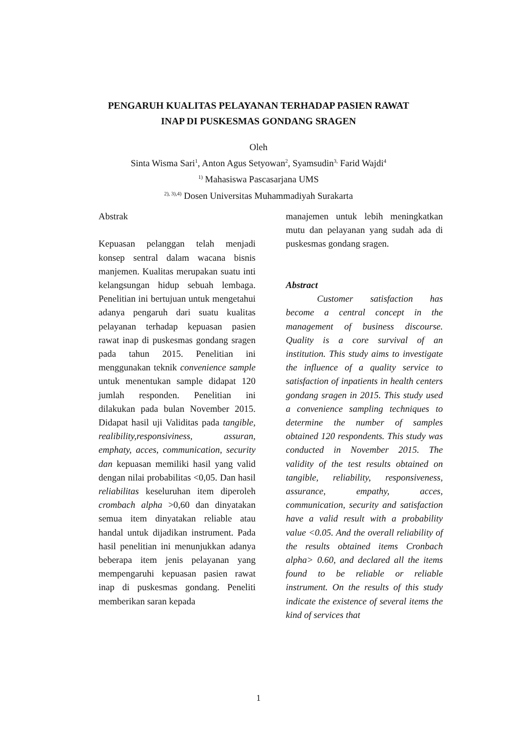PENGARUH KUALITAS PELAYANAN TERHADAP PASIEN RAWAT
INAP DI PUSKESMAS GONDANG SRAGEN
Oleh
Sinta Wisma Sari<sup>1</sup>, Anton Agus Setyowan<sup>2</sup>, Syamsudin<sup>3,</sup> Farid Wajdi<sup>4</sup>
<sup>1)</sup> Mahasiswa Pascasarjana UMS
<sup>2), 3),4)</sup> Dosen Universitas Muhammadiyah Surakarta
Abstrak
Kepuasan pelanggan telah menjadi konsep sentral dalam wacana bisnis manjemen. Kualitas merupakan suatu inti kelangsungan hidup sebuah lembaga. Penelitian ini bertujuan untuk mengetahui adanya pengaruh dari suatu kualitas pelayanan terhadap kepuasan pasien rawat inap di puskesmas gondang sragen pada tahun 2015. Penelitian ini menggunakan teknik convenience sample untuk menentukan sample didapat 120 jumlah responden. Penelitian ini dilakukan pada bulan November 2015. Didapat hasil uji Validitas pada tangible, realibility,responsiviness, assuran, emphaty, acces, communication, security dan kepuasan memiliki hasil yang valid dengan nilai probabilitas <0,05. Dan hasil reliabilitas keseluruhan item diperoleh crombach alpha >0,60 dan dinyatakan semua item dinyatakan reliable atau handal untuk dijadikan instrument. Pada hasil penelitian ini menunjukkan adanya beberapa item jenis pelayanan yang mempengaruhi kepuasan pasien rawat inap di puskesmas gondang. Peneliti memberikan saran kepada
manajemen untuk lebih meningkatkan mutu dan pelayanan yang sudah ada di puskesmas gondang sragen.
Abstract
Customer satisfaction has become a central concept in the management of business discourse. Quality is a core survival of an institution. This study aims to investigate the influence of a quality service to satisfaction of inpatients in health centers gondang sragen in 2015. This study used a convenience sampling techniques to determine the number of samples obtained 120 respondents. This study was conducted in November 2015. The validity of the test results obtained on tangible, reliability, responsiveness, assurance, empathy, acces, communication, security and satisfaction have a valid result with a probability value <0.05. And the overall reliability of the results obtained items Cronbach alpha> 0.60, and declared all the items found to be reliable or reliable instrument. On the results of this study indicate the existence of several items the kind of services that
1